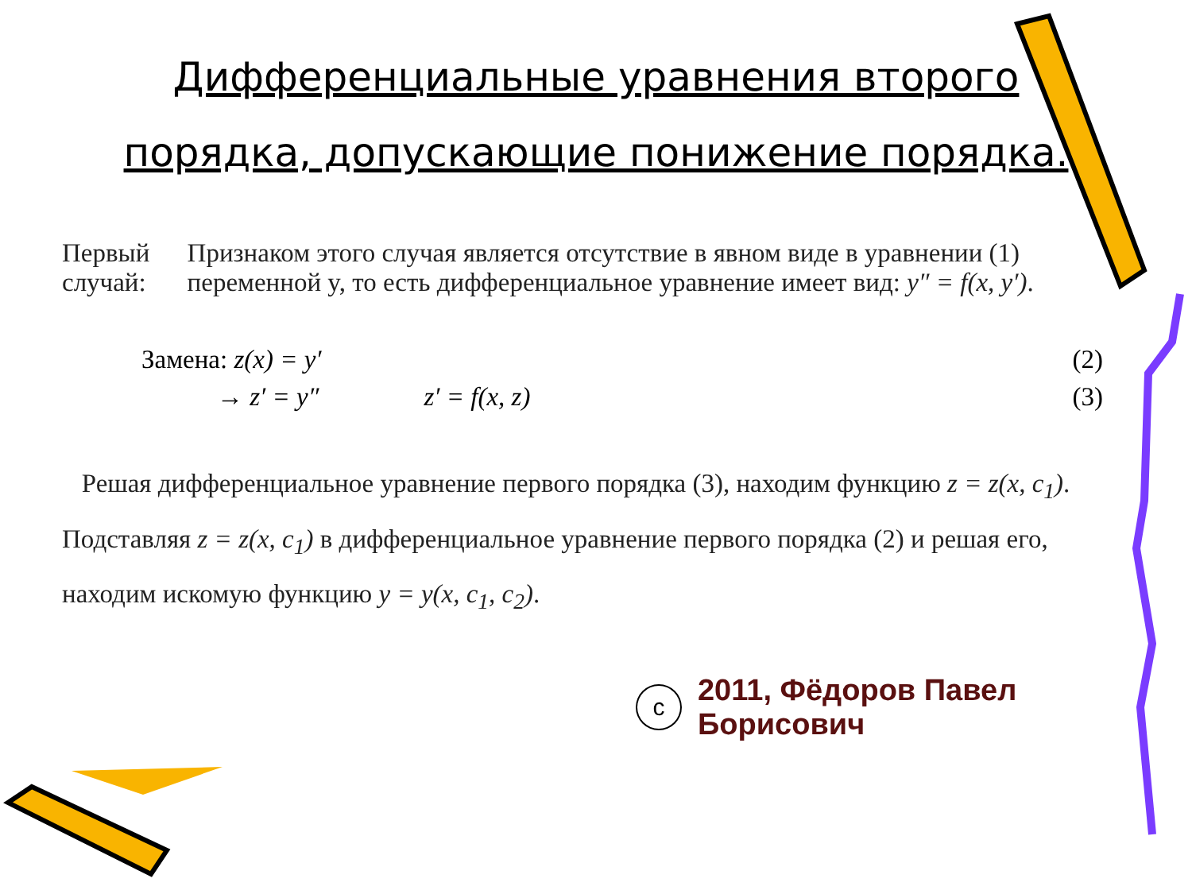Дифференциальные уравнения второго порядка, допускающие понижение порядка.
Первый случай: Признаком этого случая является отсутствие в явном виде в уравнении (1) переменной y, то есть дифференциальное уравнение имеет вид: y″ = f(x, y′).
Замена: z(x) = y′ (2)
→ z′ = y″ z′ = f(x, z) (3)
Решая дифференциальное уравнение первого порядка (3), находим функцию z = z(x, c<sub>1</sub>). Подставляя z = z(x, c<sub>1</sub>) в дифференциальное уравнение первого порядка (2) и решая его, находим искомую функцию y = y(x, c<sub>1</sub>, c<sub>2</sub>).
c
2011, Фёдоров Павел Борисович